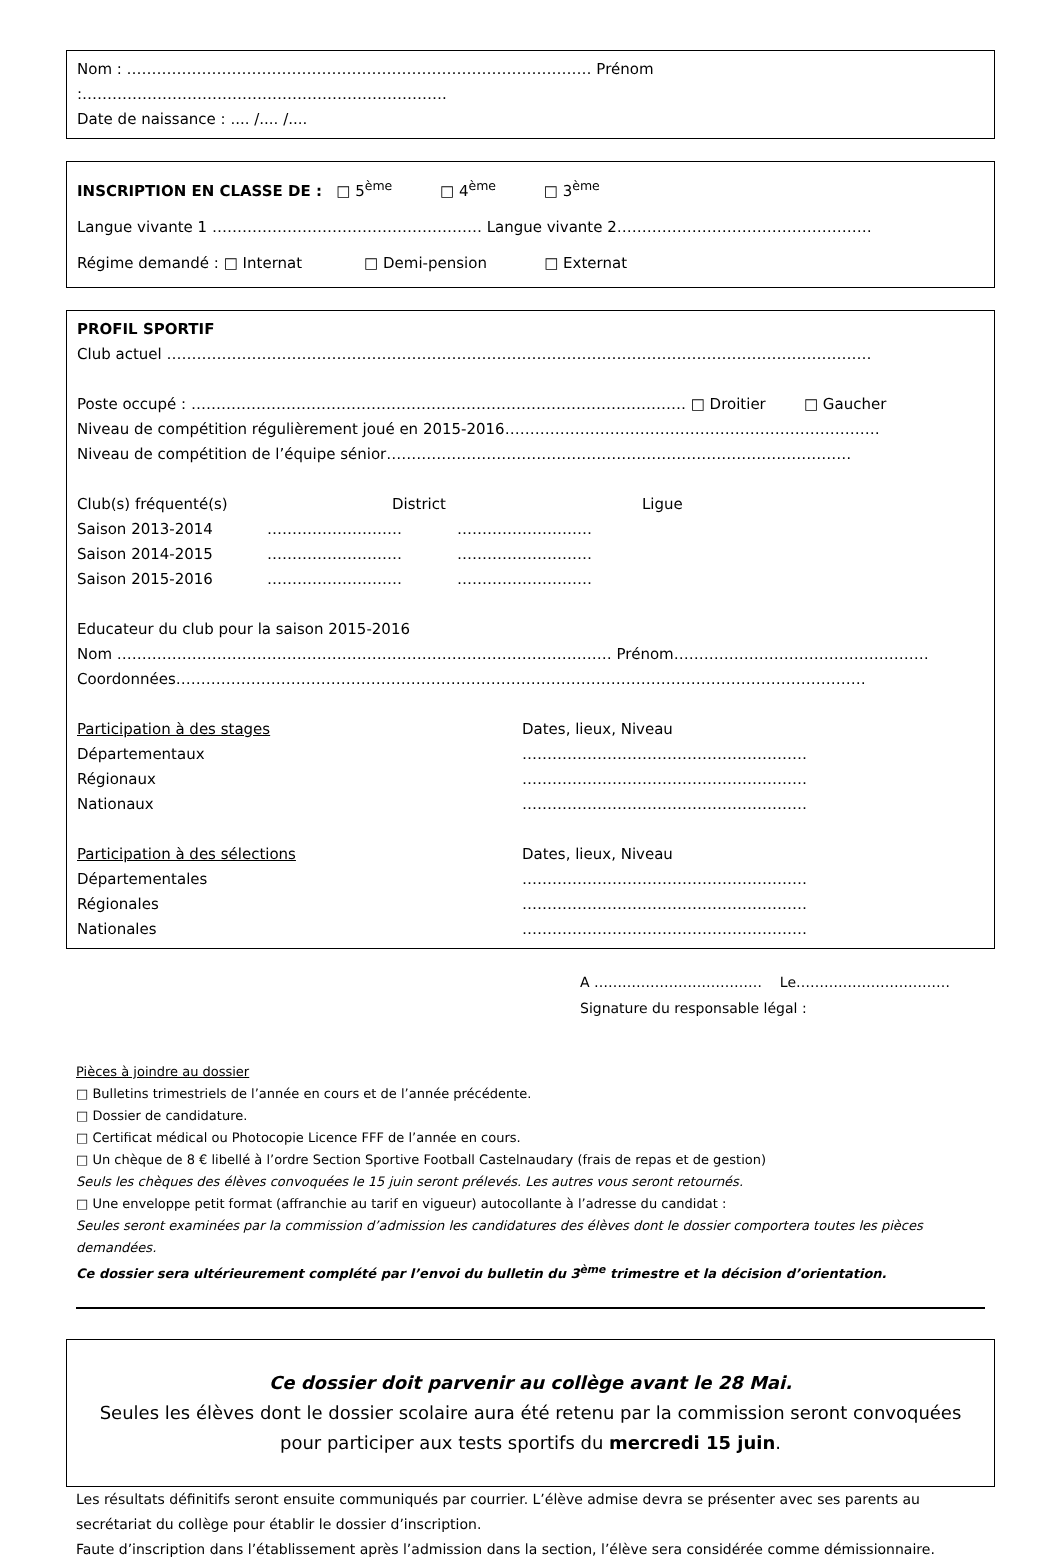Nom : ………………………………………………………………………………… Prénom :……………………………………………………………….
Date de naissance : .... /.... /....
INSCRIPTION EN CLASSE DE : □ 5<sup>ème</sup> □ 4<sup>ème</sup> □ 3<sup>ème</sup>
Langue vivante 1 ……………………………………………… Langue vivante 2……………………………………………
Régime demandé : □ Internat □ Demi-pension □ Externat
PROFIL SPORTIF
Club actuel ……………………………………………………………………………………………………………………………
Poste occupé : ……………………………………………………………………………………… □ Droitier □ Gaucher
Niveau de compétition régulièrement joué en 2015-2016…………………………………………………………………
Niveau de compétition de l’équipe sénior…………………………………………………………………………………
Club(s) fréquenté(s) District Ligue
Saison 2013-2014 ……………………… ………………………
Saison 2014-2015 ……………………… ………………………
Saison 2015-2016 ……………………… ………………………
Educateur du club pour la saison 2015-2016
Nom ……………………………………………………………………………………… Prénom……………………………………………
Coordonnées…………………………………………………………………………………………………………………………
Participation à des stages Dates, lieux, Niveau
Départementaux …………………………………………………
Régionaux …………………………………………………
Nationaux …………………………………………………
Participation à des sélections Dates, lieux, Niveau
Départementales …………………………………………………
Régionales …………………………………………………
Nationales …………………………………………………
A ……………………………… Le……………………………
Signature du responsable légal :
Pièces à joindre au dossier
□ Bulletins trimestriels de l’année en cours et de l’année précédente.
□ Dossier de candidature.
□ Certificat médical ou Photocopie Licence FFF de l’année en cours.
□ Un chèque de 8 € libellé à l’ordre Section Sportive Football Castelnaudary (frais de repas et de gestion)
Seuls les chèques des élèves convoquées le 15 juin seront prélevés. Les autres vous seront retournés.
□ Une enveloppe petit format (affranchie au tarif en vigueur) autocollante à l’adresse du candidat :
Seules seront examinées par la commission d’admission les candidatures des élèves dont le dossier comportera toutes les pièces demandées.
Ce dossier sera ultérieurement complété par l’envoi du bulletin du 3<sup>ème</sup> trimestre et la décision d’orientation.
Ce dossier doit parvenir au collège avant le 28 Mai.
Seules les élèves dont le dossier scolaire aura été retenu par la commission seront convoquées pour participer aux tests sportifs du mercredi 15 juin.
Les résultats définitifs seront ensuite communiqués par courrier. L’élève admise devra se présenter avec ses parents au secrétariat du collège pour établir le dossier d’inscription.
Faute d’inscription dans l’établissement après l’admission dans la section, l’élève sera considérée comme démissionnaire.